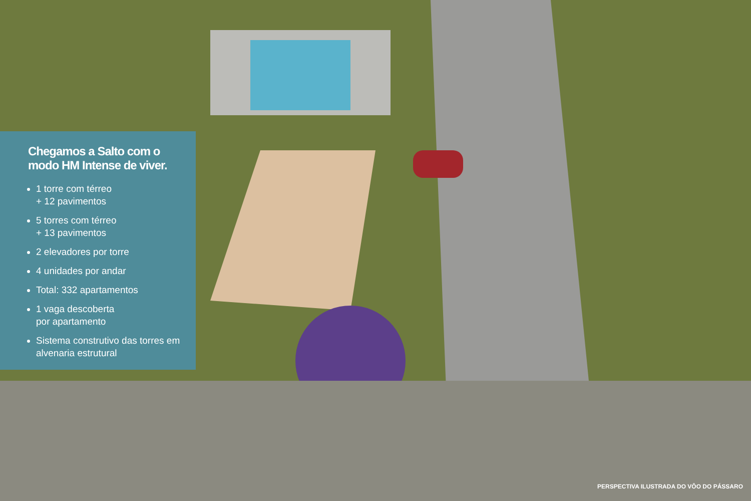Chegamos a Salto com o modo HM Intense de viver.
1 torre com térreo
+ 12 pavimentos
5 torres com térreo
+ 13 pavimentos
2 elevadores por torre
4 unidades por andar
Total: 332 apartamentos
1 vaga descoberta
por apartamento
Sistema construtivo das torres em alvenaria estrutural
PERSPECTIVA ILUSTRADA DO VÔO DO PÁSSARO